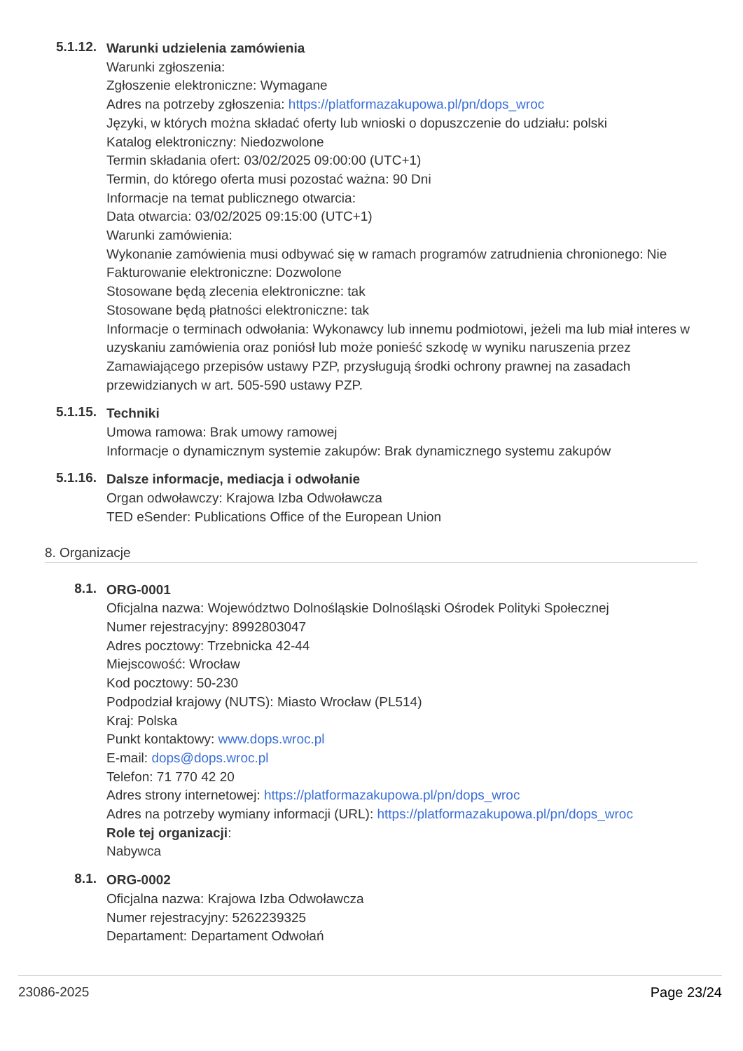5.1.12.
Warunki udzielenia zamówienia
Warunki zgłoszenia:
Zgłoszenie elektroniczne: Wymagane
Adres na potrzeby zgłoszenia: https://platformazakupowa.pl/pn/dops_wroc
Języki, w których można składać oferty lub wnioski o dopuszczenie do udziału: polski
Katalog elektroniczny: Niedozwolone
Termin składania ofert: 03/02/2025 09:00:00 (UTC+1)
Termin, do którego oferta musi pozostać ważna: 90 Dni
Informacje na temat publicznego otwarcia:
Data otwarcia: 03/02/2025 09:15:00 (UTC+1)
Warunki zamówienia:
Wykonanie zamówienia musi odbywać się w ramach programów zatrudnienia chronionego: Nie
Fakturowanie elektroniczne: Dozwolone
Stosowane będą zlecenia elektroniczne: tak
Stosowane będą płatności elektroniczne: tak
Informacje o terminach odwołania: Wykonawcy lub innemu podmiotowi, jeżeli ma lub miał interes w uzyskaniu zamówienia oraz poniósł lub może ponieść szkodę w wyniku naruszenia przez Zamawiającego przepisów ustawy PZP, przysługują środki ochrony prawnej na zasadach przewidzianych w art. 505-590 ustawy PZP.
5.1.15.
Techniki
Umowa ramowa: Brak umowy ramowej
Informacje o dynamicznym systemie zakupów: Brak dynamicznego systemu zakupów
5.1.16.
Dalsze informacje, mediacja i odwołanie
Organ odwoławczy: Krajowa Izba Odwoławcza
TED eSender: Publications Office of the European Union
8. Organizacje
8.1.
ORG-0001
Oficjalna nazwa: Województwo Dolnośląskie Dolnośląski Ośrodek Polityki Społecznej
Numer rejestracyjny: 8992803047
Adres pocztowy: Trzebnicka 42-44
Miejscowość: Wrocław
Kod pocztowy: 50-230
Podpodział krajowy (NUTS): Miasto Wrocław (PL514)
Kraj: Polska
Punkt kontaktowy: www.dops.wroc.pl
E-mail: dops@dops.wroc.pl
Telefon: 71 770 42 20
Adres strony internetowej: https://platformazakupowa.pl/pn/dops_wroc
Adres na potrzeby wymiany informacji (URL): https://platformazakupowa.pl/pn/dops_wroc
Role tej organizacji:
Nabywca
8.1.
ORG-0002
Oficjalna nazwa: Krajowa Izba Odwoławcza
Numer rejestracyjny: 5262239325
Departament: Departament Odwołań
23086-2025 Page 23/24